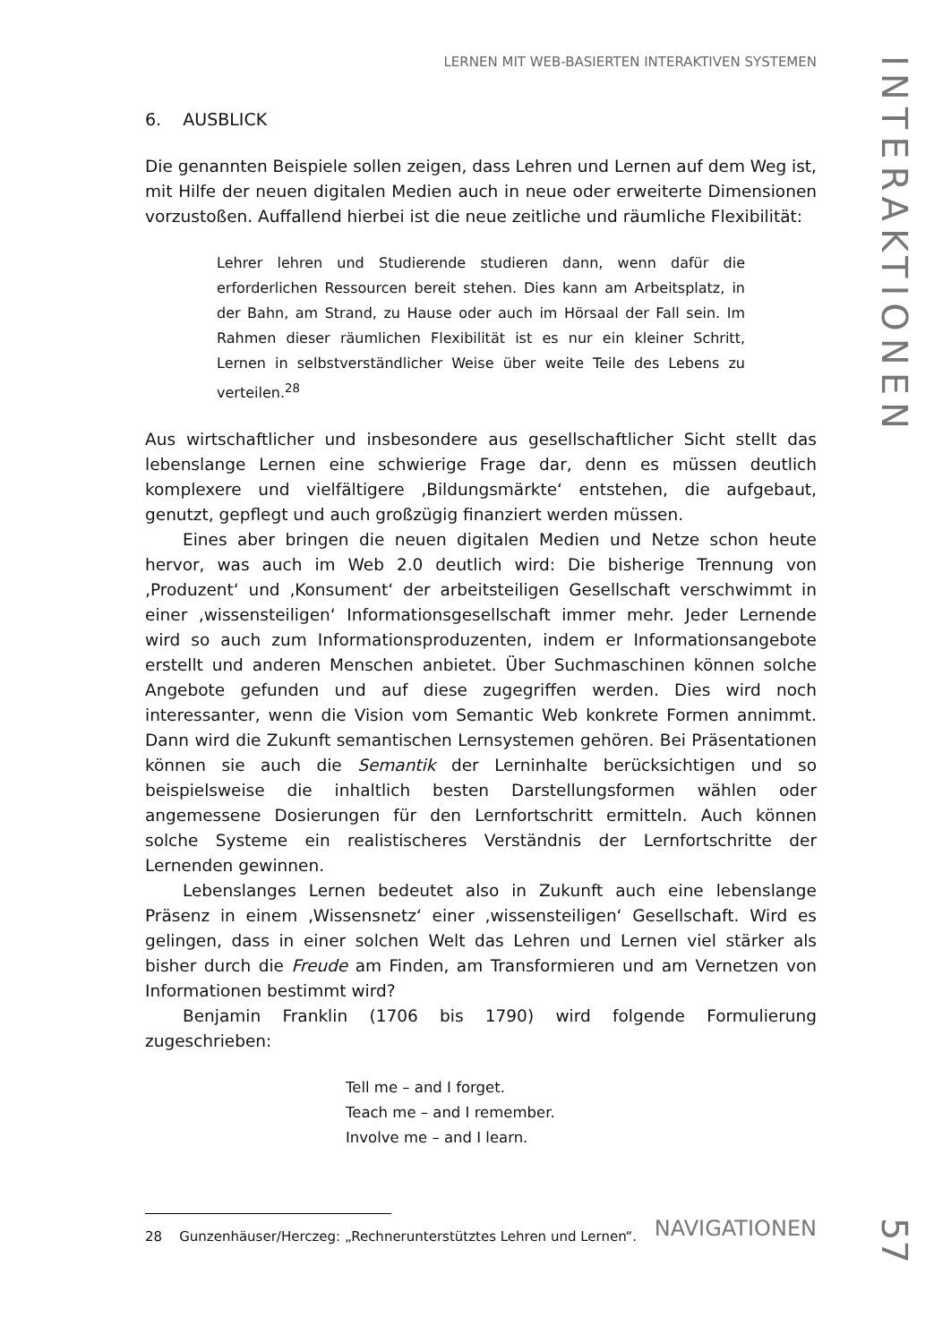LERNEN MIT WEB-BASIERTEN INTERAKTIVEN SYSTEMEN
6. AUSBLICK
Die genannten Beispiele sollen zeigen, dass Lehren und Lernen auf dem Weg ist, mit Hilfe der neuen digitalen Medien auch in neue oder erweiterte Dimensionen vorzustoßen. Auffallend hierbei ist die neue zeitliche und räumliche Flexibilität:
Lehrer lehren und Studierende studieren dann, wenn dafür die erforderlichen Ressourcen bereit stehen. Dies kann am Arbeitsplatz, in der Bahn, am Strand, zu Hause oder auch im Hörsaal der Fall sein. Im Rahmen dieser räumlichen Flexibilität ist es nur ein kleiner Schritt, Lernen in selbstverständlicher Weise über weite Teile des Lebens zu verteilen.<sup>28</sup>
Aus wirtschaftlicher und insbesondere aus gesellschaftlicher Sicht stellt das lebenslange Lernen eine schwierige Frage dar, denn es müssen deutlich komplexere und vielfältigere ‚Bildungsmärkte‘ entstehen, die aufgebaut, genutzt, gepflegt und auch großzügig finanziert werden müssen.
Eines aber bringen die neuen digitalen Medien und Netze schon heute hervor, was auch im Web 2.0 deutlich wird: Die bisherige Trennung von ‚Produzent‘ und ‚Konsument‘ der arbeitsteiligen Gesellschaft verschwimmt in einer ‚wissensteiligen‘ Informationsgesellschaft immer mehr. Jeder Lernende wird so auch zum Informationsproduzenten, indem er Informationsangebote erstellt und anderen Menschen anbietet. Über Suchmaschinen können solche Angebote gefunden und auf diese zugegriffen werden. Dies wird noch interessanter, wenn die Vision vom Semantic Web konkrete Formen annimmt. Dann wird die Zukunft semantischen Lernsystemen gehören. Bei Präsentationen können sie auch die Semantik der Lerninhalte berücksichtigen und so beispielsweise die inhaltlich besten Darstellungsformen wählen oder angemessene Dosierungen für den Lernfortschritt ermitteln. Auch können solche Systeme ein realistischeres Verständnis der Lernfortschritte der Lernenden gewinnen.
Lebenslanges Lernen bedeutet also in Zukunft auch eine lebenslange Präsenz in einem ‚Wissensnetz‘ einer ‚wissensteiligen‘ Gesellschaft. Wird es gelingen, dass in einer solchen Welt das Lehren und Lernen viel stärker als bisher durch die Freude am Finden, am Transformieren und am Vernetzen von Informationen bestimmt wird?
Benjamin Franklin (1706 bis 1790) wird folgende Formulierung zugeschrieben:
Tell me – and I forget.
Teach me – and I remember.
Involve me – and I learn.
28 Gunzenhäuser/Herczeg: „Rechnerunterstütztes Lehren und Lernen“.
NAVIGATIONEN
INTERAKTIONEN
57